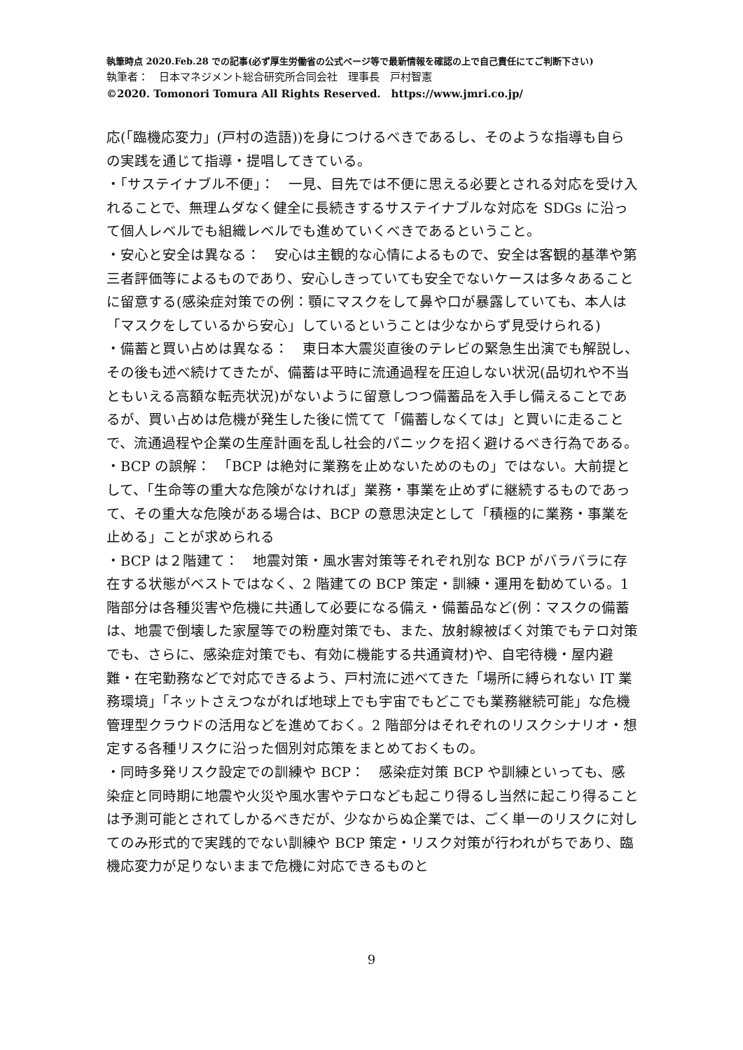執筆時点 2020.Feb.28 での記事(必ず厚生労働省の公式ページ等で最新情報を確認の上で自己責任にてご判断下さい)
執筆者：　日本マネジメント総合研究所合同会社　理事長　戸村智憲
©2020. Tomonori Tomura All Rights Reserved.　https://www.jmri.co.jp/
応(「臨機応変力」(戸村の造語))を身につけるべきであるし、そのような指導も自らの実践を通じて指導・提唱してきている。
・「サステイナブル不便」：　一見、目先では不便に思える必要とされる対応を受け入れることで、無理ムダなく健全に長続きするサステイナブルな対応を SDGs に沿って個人レベルでも組織レベルでも進めていくべきであるということ。
・安心と安全は異なる：　安心は主観的な心情によるもので、安全は客観的基準や第三者評価等によるものであり、安心しきっていても安全でないケースは多々あることに留意する(感染症対策での例：顎にマスクをして鼻や口が暴露していても、本人は「マスクをしているから安心」しているということは少なからず見受けられる)
・備蓄と買い占めは異なる：　東日本大震災直後のテレビの緊急生出演でも解説し、その後も述べ続けてきたが、備蓄は平時に流通過程を圧迫しない状況(品切れや不当ともいえる高額な転売状況)がないように留意しつつ備蓄品を入手し備えることであるが、買い占めは危機が発生した後に慌てて「備蓄しなくては」と買いに走ることで、流通過程や企業の生産計画を乱し社会的パニックを招く避けるべき行為である。
・BCP の誤解：　「BCP は絶対に業務を止めないためのもの」ではない。大前提として、「生命等の重大な危険がなければ」業務・事業を止めずに継続するものであって、その重大な危険がある場合は、BCP の意思決定として「積極的に業務・事業を止める」ことが求められる
・BCP は２階建て：　地震対策・風水害対策等それぞれ別な BCP がバラバラに存在する状態がベストではなく、2 階建ての BCP 策定・訓練・運用を勧めている。1 階部分は各種災害や危機に共通して必要になる備え・備蓄品など(例：マスクの備蓄は、地震で倒壊した家屋等での粉塵対策でも、また、放射線被ばく対策でもテロ対策でも、さらに、感染症対策でも、有効に機能する共通資材)や、自宅待機・屋内避難・在宅勤務などで対応できるよう、戸村流に述べてきた「場所に縛られない IT 業務環境」「ネットさえつながれば地球上でも宇宙でもどこでも業務継続可能」な危機管理型クラウドの活用などを進めておく。2 階部分はそれぞれのリスクシナリオ・想定する各種リスクに沿った個別対応策をまとめておくもの。
・同時多発リスク設定での訓練や BCP：　感染症対策 BCP や訓練といっても、感染症と同時期に地震や火災や風水害やテロなども起こり得るし当然に起こり得ることは予測可能とされてしかるべきだが、少なからぬ企業では、ごく単一のリスクに対してのみ形式的で実践的でない訓練や BCP 策定・リスク対策が行われがちであり、臨機応変力が足りないままで危機に対応できるものと
9